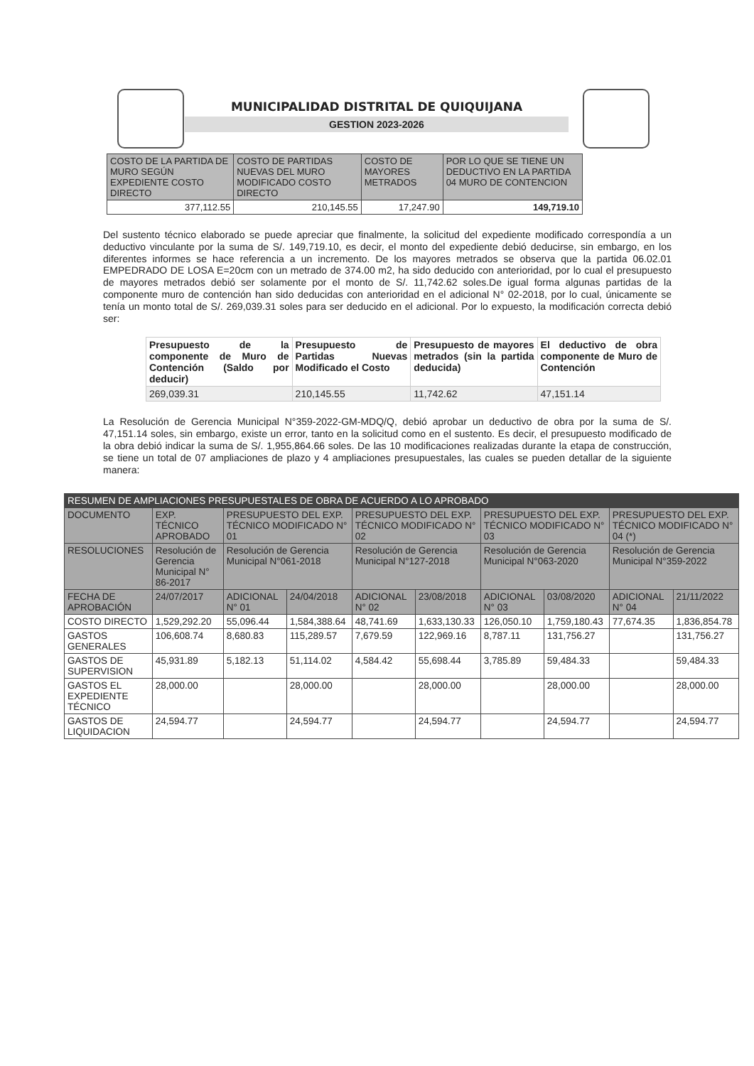MUNICIPALIDAD DISTRITAL DE QUIQUIJANA
GESTION 2023-2026
| COSTO DE LA PARTIDA DE MURO SEGÚN EXPEDIENTE COSTO DIRECTO | COSTO DE PARTIDAS NUEVAS DEL MURO MODIFICADO COSTO DIRECTO | COSTO DE MAYORES METRADOS | POR LO QUE SE TIENE UN DEDUCTIVO EN LA PARTIDA 04 MURO DE CONTENCION |
| --- | --- | --- | --- |
| 377,112.55 | 210,145.55 | 17,247.90 | 149,719.10 |
Del sustento técnico elaborado se puede apreciar que finalmente, la solicitud del expediente modificado correspondía a un deductivo vinculante por la suma de S/. 149,719.10, es decir, el monto del expediente debió deducirse, sin embargo, en los diferentes informes se hace referencia a un incremento. De los mayores metrados se observa que la partida 06.02.01 EMPEDRADO DE LOSA E=20cm con un metrado de 374.00 m2, ha sido deducido con anterioridad, por lo cual el presupuesto de mayores metrados debió ser solamente por el monto de S/. 11,742.62 soles.De igual forma algunas partidas de la componente muro de contención han sido deducidas con anterioridad en el adicional N° 02-2018, por lo cual, únicamente se tenía un monto total de S/. 269,039.31 soles para ser deducido en el adicional. Por lo expuesto, la modificación correcta debió ser:
| Presupuesto de la componente de Muro de Contención (Saldo por deducir) | Presupuesto de Partidas Nuevas Modificado el Costo | Presupuesto de mayores metrados (sin la partida deducida) | El deductivo de obra componente de Muro de Contención |
| --- | --- | --- | --- |
| 269,039.31 | 210,145.55 | 11,742.62 | 47,151.14 |
La Resolución de Gerencia Municipal N°359-2022-GM-MDQ/Q, debió aprobar un deductivo de obra por la suma de S/. 47,151.14 soles, sin embargo, existe un error, tanto en la solicitud como en el sustento. Es decir, el presupuesto modificado de la obra debió indicar la suma de S/. 1,955,864.66 soles. De las 10 modificaciones realizadas durante la etapa de construcción, se tiene un total de 07 ampliaciones de plazo y 4 ampliaciones presupuestales, las cuales se pueden detallar de la siguiente manera:
| RESUMEN DE AMPLIACIONES PRESUPUESTALES DE OBRA DE ACUERDO A LO APROBADO | | | | | | | | | |
| --- | --- | --- | --- | --- | --- | --- | --- | --- | --- |
| DOCUMENTO | EXP. TÉCNICO APROBADO | PRESUPUESTO DEL EXP. TÉCNICO MODIFICADO N° 01 | | PRESUPUESTO DEL EXP. TÉCNICO MODIFICADO N° 02 | | PRESUPUESTO DEL EXP. TÉCNICO MODIFICADO N° 03 | | PRESUPUESTO DEL EXP. TÉCNICO MODIFICADO N° 04 (*) | |
| RESOLUCIONES | Resolución de Gerencia Municipal N° 86-2017 | Resolución de Gerencia Municipal N°061-2018 | | Resolución de Gerencia Municipal N°127-2018 | | Resolución de Gerencia Municipal N°063-2020 | | Resolución de Gerencia Municipal N°359-2022 | |
| FECHA DE APROBACIÓN | 24/07/2017 | ADICIONAL N° 01 | 24/04/2018 | ADICIONAL N° 02 | 23/08/2018 | ADICIONAL N° 03 | 03/08/2020 | ADICIONAL N° 04 | 21/11/2022 |
| COSTO DIRECTO | 1,529,292.20 | 55,096.44 | 1,584,388.64 | 48,741.69 | 1,633,130.33 | 126,050.10 | 1,759,180.43 | 77,674.35 | 1,836,854.78 |
| GASTOS GENERALES | 106,608.74 | 8,680.83 | 115,289.57 | 7,679.59 | 122,969.16 | 8,787.11 | 131,756.27 | | 131,756.27 |
| GASTOS DE SUPERVISION | 45,931.89 | 5,182.13 | 51,114.02 | 4,584.42 | 55,698.44 | 3,785.89 | 59,484.33 | | 59,484.33 |
| GASTOS EL EXPEDIENTE TÉCNICO | 28,000.00 | | 28,000.00 | | 28,000.00 | | 28,000.00 | | 28,000.00 |
| GASTOS DE LIQUIDACION | 24,594.77 | | 24,594.77 | | 24,594.77 | | 24,594.77 | | 24,594.77 |